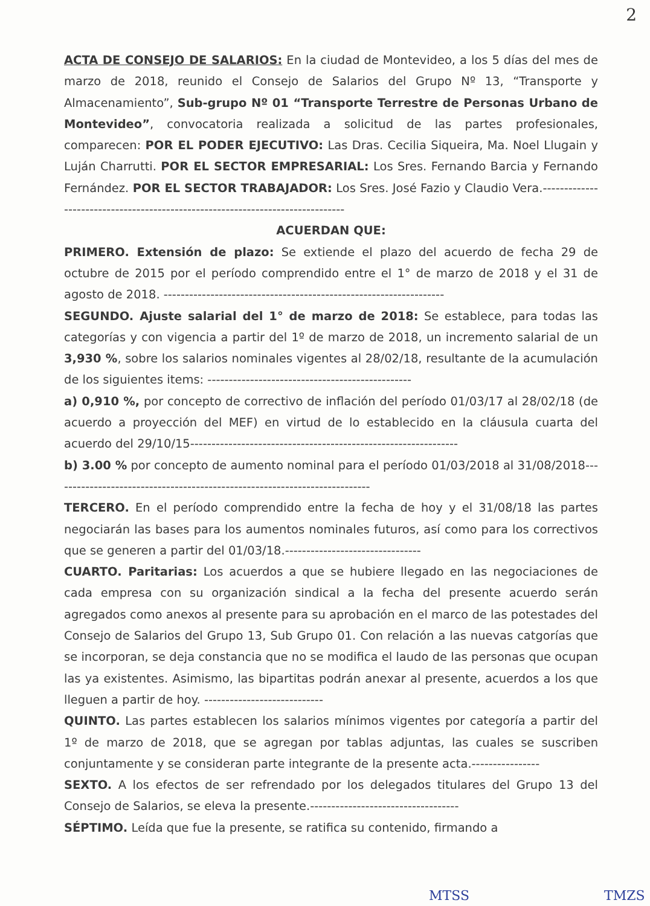2
ACTA DE CONSEJO DE SALARIOS: En la ciudad de Montevideo, a los 5 días del mes de marzo de 2018, reunido el Consejo de Salarios del Grupo Nº 13, “Transporte y Almacenamiento”, Sub-grupo Nº 01 “Transporte Terrestre de Personas Urbano de Montevideo”, convocatoria realizada a solicitud de las partes profesionales, comparecen: POR EL PODER EJECUTIVO: Las Dras. Cecilia Siqueira, Ma. Noel Llugain y Luján Charrutti. POR EL SECTOR EMPRESARIAL: Los Sres. Fernando Barcia y Fernando Fernández. POR EL SECTOR TRABAJADOR: Los Sres. José Fazio y Claudio Vera.-------------------------------------------------------------------------------
ACUERDAN QUE:
PRIMERO. Extensión de plazo: Se extiende el plazo del acuerdo de fecha 29 de octubre de 2015 por el período comprendido entre el 1° de marzo de 2018 y el 31 de agosto de 2018. ------------------------------------------------------------------
SEGUNDO. Ajuste salarial del 1° de marzo de 2018: Se establece, para todas las categorías y con vigencia a partir del 1º de marzo de 2018, un incremento salarial de un 3,930 %, sobre los salarios nominales vigentes al 28/02/18, resultante de la acumulación de los siguientes items: ------------------------------------------------
a) 0,910 %, por concepto de correctivo de inflación del período 01/03/17 al 28/02/18 (de acuerdo a proyección del MEF) en virtud de lo establecido en la cláusula cuarta del acuerdo del 29/10/15---------------------------------------------------------------
b) 3.00 % por concepto de aumento nominal para el período 01/03/2018 al 31/08/2018---------------------------------------------------------------------------
TERCERO. En el período comprendido entre la fecha de hoy y el 31/08/18 las partes negociarán las bases para los aumentos nominales futuros, así como para los correctivos que se generen a partir del 01/03/18.--------------------------------
CUARTO. Paritarias: Los acuerdos a que se hubiere llegado en las negociaciones de cada empresa con su organización sindical a la fecha del presente acuerdo serán agregados como anexos al presente para su aprobación en el marco de las potestades del Consejo de Salarios del Grupo 13, Sub Grupo 01. Con relación a las nuevas catgorías que se incorporan, se deja constancia que no se modifica el laudo de las personas que ocupan las ya existentes. Asimismo, las bipartitas podrán anexar al presente, acuerdos a los que lleguen a partir de hoy. ----------------------------
QUINTO. Las partes establecen los salarios mínimos vigentes por categoría a partir del 1º de marzo de 2018, que se agregan por tablas adjuntas, las cuales se suscriben conjuntamente y se consideran parte integrante de la presente acta.----------------
SEXTO. A los efectos de ser refrendado por los delegados titulares del Grupo 13 del Consejo de Salarios, se eleva la presente.-----------------------------------
SÉPTIMO. Leída que fue la presente, se ratifica su contenido, firmando a
MTSS TMZS